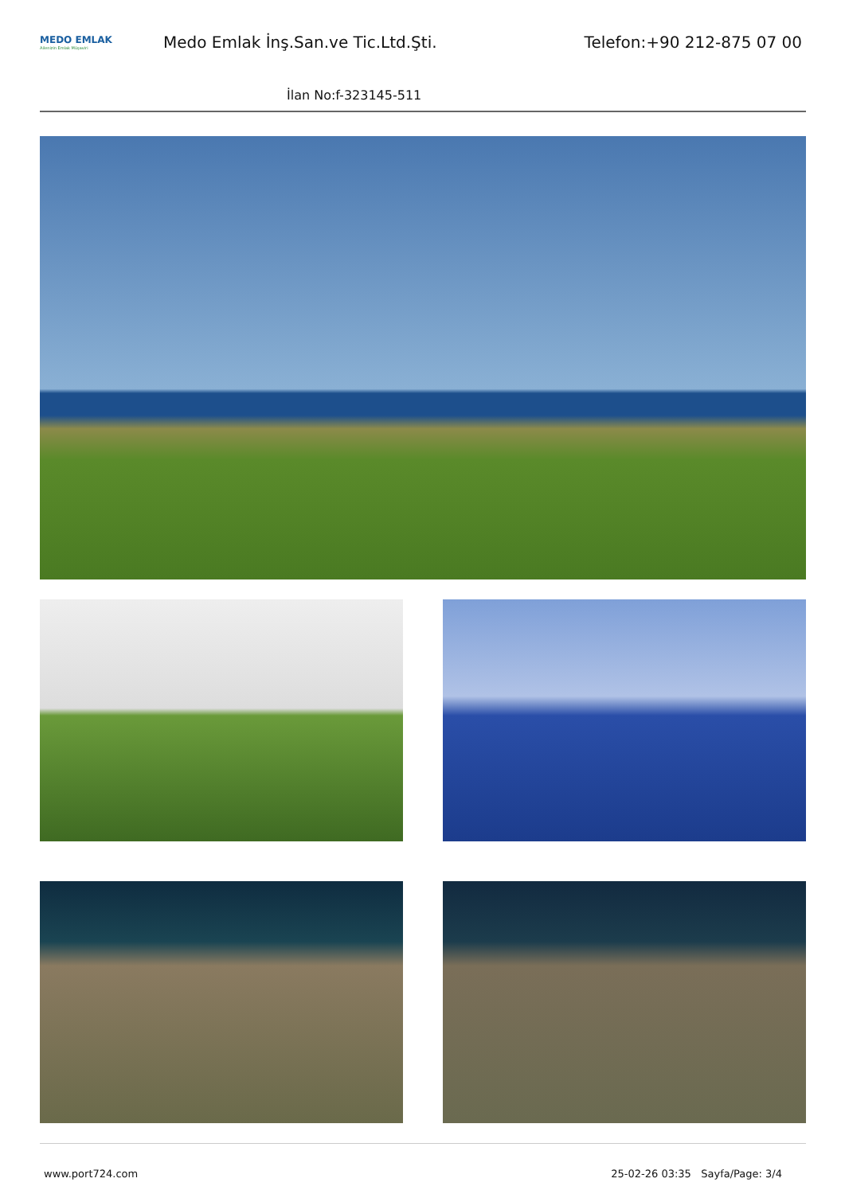MEDO EMLAK
Ailenizin Emlak Müşaviri
Medo Emlak İnş.San.ve Tic.Ltd.Şti.
Telefon:+90 212-875 07 00
İlan No:f-323145-511
www.port724.com 25-02-26 03:35 Sayfa/Page: 3/4